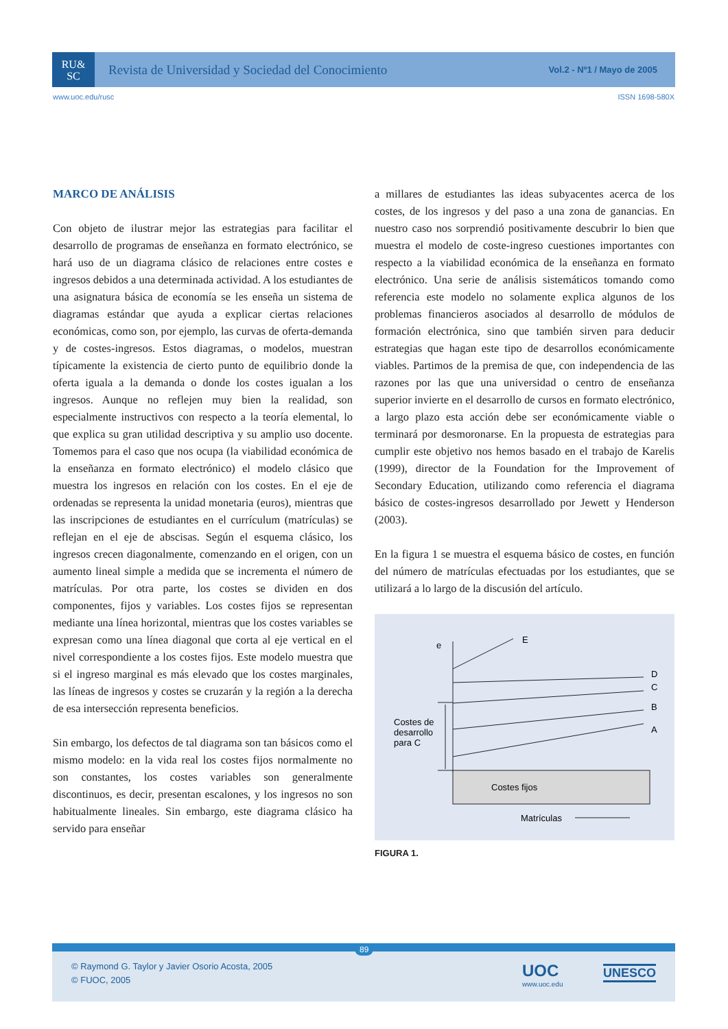RU&
SC
Revista de Universidad y Sociedad del Conocimiento
Vol.2 - Nº1 / Mayo de 2005
www.uoc.edu/rusc ISSN 1698-580X
MARCO DE ANÁLISIS
Con objeto de ilustrar mejor las estrategias para facilitar el desarrollo de programas de enseñanza en formato electrónico, se hará uso de un diagrama clásico de relaciones entre costes e ingresos debidos a una determinada actividad. A los estudiantes de una asignatura básica de economía se les enseña un sistema de diagramas estándar que ayuda a explicar ciertas relaciones económicas, como son, por ejemplo, las curvas de oferta-demanda y de costes-ingresos. Estos diagramas, o modelos, muestran típicamente la existencia de cierto punto de equilibrio donde la oferta iguala a la demanda o donde los costes igualan a los ingresos. Aunque no reflejen muy bien la realidad, son especialmente instructivos con respecto a la teoría elemental, lo que explica su gran utilidad descriptiva y su amplio uso docente. Tomemos para el caso que nos ocupa (la viabilidad económica de la enseñanza en formato electrónico) el modelo clásico que muestra los ingresos en relación con los costes. En el eje de ordenadas se representa la unidad monetaria (euros), mientras que las inscripciones de estudiantes en el currículum (matrículas) se reflejan en el eje de abscisas. Según el esquema clásico, los ingresos crecen diagonalmente, comenzando en el origen, con un aumento lineal simple a medida que se incrementa el número de matrículas. Por otra parte, los costes se dividen en dos componentes, fijos y variables. Los costes fijos se representan mediante una línea horizontal, mientras que los costes variables se expresan como una línea diagonal que corta al eje vertical en el nivel correspondiente a los costes fijos. Este modelo muestra que si el ingreso marginal es más elevado que los costes marginales, las líneas de ingresos y costes se cruzarán y la región a la derecha de esa intersección representa beneficios.
Sin embargo, los defectos de tal diagrama son tan básicos como el mismo modelo: en la vida real los costes fijos normalmente no son constantes, los costes variables son generalmente discontinuos, es decir, presentan escalones, y los ingresos no son habitualmente lineales. Sin embargo, este diagrama clásico ha servido para enseñar
a millares de estudiantes las ideas subyacentes acerca de los costes, de los ingresos y del paso a una zona de ganancias. En nuestro caso nos sorprendió positivamente descubrir lo bien que muestra el modelo de coste-ingreso cuestiones importantes con respecto a la viabilidad económica de la enseñanza en formato electrónico. Una serie de análisis sistemáticos tomando como referencia este modelo no solamente explica algunos de los problemas financieros asociados al desarrollo de módulos de formación electrónica, sino que también sirven para deducir estrategias que hagan este tipo de desarrollos económicamente viables. Partimos de la premisa de que, con independencia de las razones por las que una universidad o centro de enseñanza superior invierte en el desarrollo de cursos en formato electrónico, a largo plazo esta acción debe ser económicamente viable o terminará por desmoronarse. En la propuesta de estrategias para cumplir este objetivo nos hemos basado en el trabajo de Karelis (1999), director de la Foundation for the Improvement of Secondary Education, utilizando como referencia el diagrama básico de costes-ingresos desarrollado por Jewett y Henderson (2003).
En la figura 1 se muestra el esquema básico de costes, en función del número de matrículas efectuadas por los estudiantes, que se utilizará a lo largo de la discusión del artículo.
e
E
D
C
B
A
Costes de
desarrollo
para C
Costes fijos
Matrículas
FIGURA 1.
89
© Raymond G. Taylor y Javier Osorio Acosta, 2005
© FUOC, 2005
UOC
www.uoc.edu
UNESCO